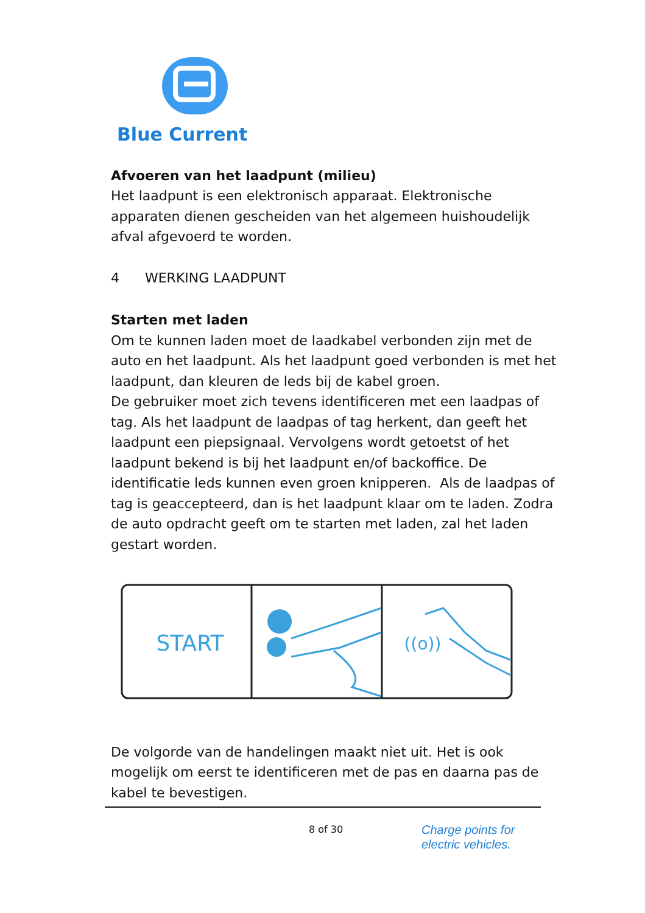Blue Current
Afvoeren van het laadpunt (milieu)
Het laadpunt is een elektronisch apparaat. Elektronische apparaten dienen gescheiden van het algemeen huishoudelijk afval afgevoerd te worden.
4 WERKING LAADPUNT
Starten met laden
Om te kunnen laden moet de laadkabel verbonden zijn met de auto en het laadpunt. Als het laadpunt goed verbonden is met het laadpunt, dan kleuren de leds bij de kabel groen.
De gebruiker moet zich tevens identificeren met een laadpas of tag. Als het laadpunt de laadpas of tag herkent, dan geeft het laadpunt een piepsignaal. Vervolgens wordt getoetst of het laadpunt bekend is bij het laadpunt en/of backoffice. De identificatie leds kunnen even groen knipperen. Als de laadpas of tag is geaccepteerd, dan is het laadpunt klaar om te laden. Zodra de auto opdracht geeft om te starten met laden, zal het laden gestart worden.
START
((o))
De volgorde van de handelingen maakt niet uit. Het is ook mogelijk om eerst te identificeren met de pas en daarna pas de kabel te bevestigen.
8 of 30
Charge points for
electric vehicles.